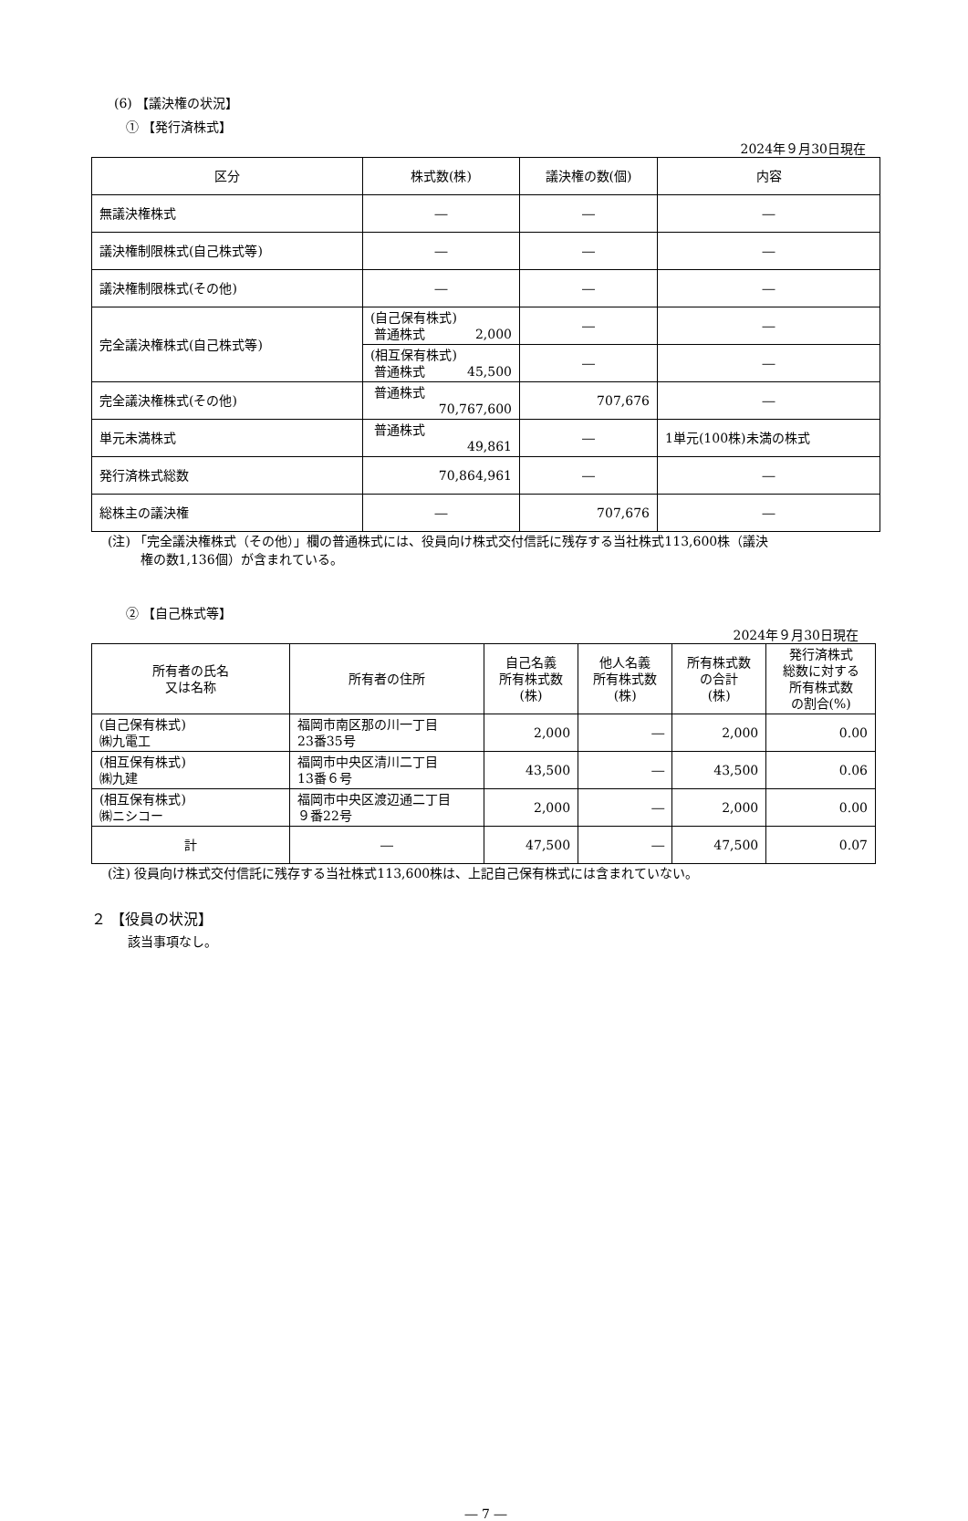(6) 【議決権の状況】
① 【発行済株式】
2024年９月30日現在
| 区分 | 株式数(株) | 議決権の数(個) | 内容 |
| --- | --- | --- | --- |
| 無議決権株式 | ― | ― | ― |
| 議決権制限株式(自己株式等) | ― | ― | ― |
| 議決権制限株式(その他) | ― | ― | ― |
| 完全議決権株式(自己株式等) | (自己保有株式) 普通株式 2,000 | ― | ― |
| | (相互保有株式) 普通株式 45,500 | ― | ― |
| 完全議決権株式(その他) | 普通株式 70,767,600 | 707,676 | ― |
| 単元未満株式 | 普通株式 49,861 | ― | 1単元(100株)未満の株式 |
| 発行済株式総数 | 70,864,961 | ― | ― |
| 総株主の議決権 | ― | 707,676 | ― |
(注) 「完全議決権株式（その他）」欄の普通株式には、役員向け株式交付信託に残存する当社株式113,600株（議決
権の数1,136個）が含まれている。
② 【自己株式等】
2024年９月30日現在
| 所有者の氏名 又は名称 | 所有者の住所 | 自己名義 所有株式数 (株) | 他人名義 所有株式数 (株) | 所有株式数 の合計 (株) | 発行済株式 総数に対する 所有株式数 の割合(%) |
| --- | --- | --- | --- | --- | --- |
| (自己保有株式) ㈱九電工 | 福岡市南区那の川一丁目 23番35号 | 2,000 | ― | 2,000 | 0.00 |
| (相互保有株式) ㈱九建 | 福岡市中央区清川二丁目 13番６号 | 43,500 | ― | 43,500 | 0.06 |
| (相互保有株式) ㈱ニシコー | 福岡市中央区渡辺通二丁目 ９番22号 | 2,000 | ― | 2,000 | 0.00 |
| 計 | ― | 47,500 | ― | 47,500 | 0.07 |
(注) 役員向け株式交付信託に残存する当社株式113,600株は、上記自己保有株式には含まれていない。
２ 【役員の状況】
該当事項なし。
― 7 ―